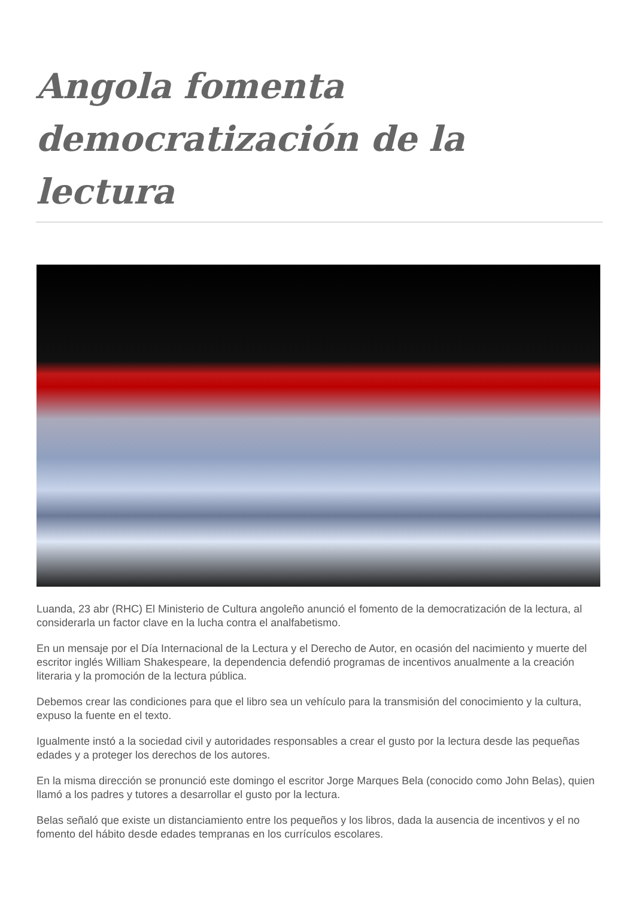Angola fomenta democratización de la lectura
Luanda, 23 abr (RHC) El Ministerio de Cultura angoleño anunció el fomento de la democratización de la lectura, al considerarla un factor clave en la lucha contra el analfabetismo.
En un mensaje por el Día Internacional de la Lectura y el Derecho de Autor, en ocasión del nacimiento y muerte del escritor inglés William Shakespeare, la dependencia defendió programas de incentivos anualmente a la creación literaria y la promoción de la lectura pública.
Debemos crear las condiciones para que el libro sea un vehículo para la transmisión del conocimiento y la cultura, expuso la fuente en el texto.
Igualmente instó a la sociedad civil y autoridades responsables a crear el gusto por la lectura desde las pequeñas edades y a proteger los derechos de los autores.
En la misma dirección se pronunció este domingo el escritor Jorge Marques Bela (conocido como John Belas), quien llamó a los padres y tutores a desarrollar el gusto por la lectura.
Belas señaló que existe un distanciamiento entre los pequeños y los libros, dada la ausencia de incentivos y el no fomento del hábito desde edades tempranas en los currículos escolares.